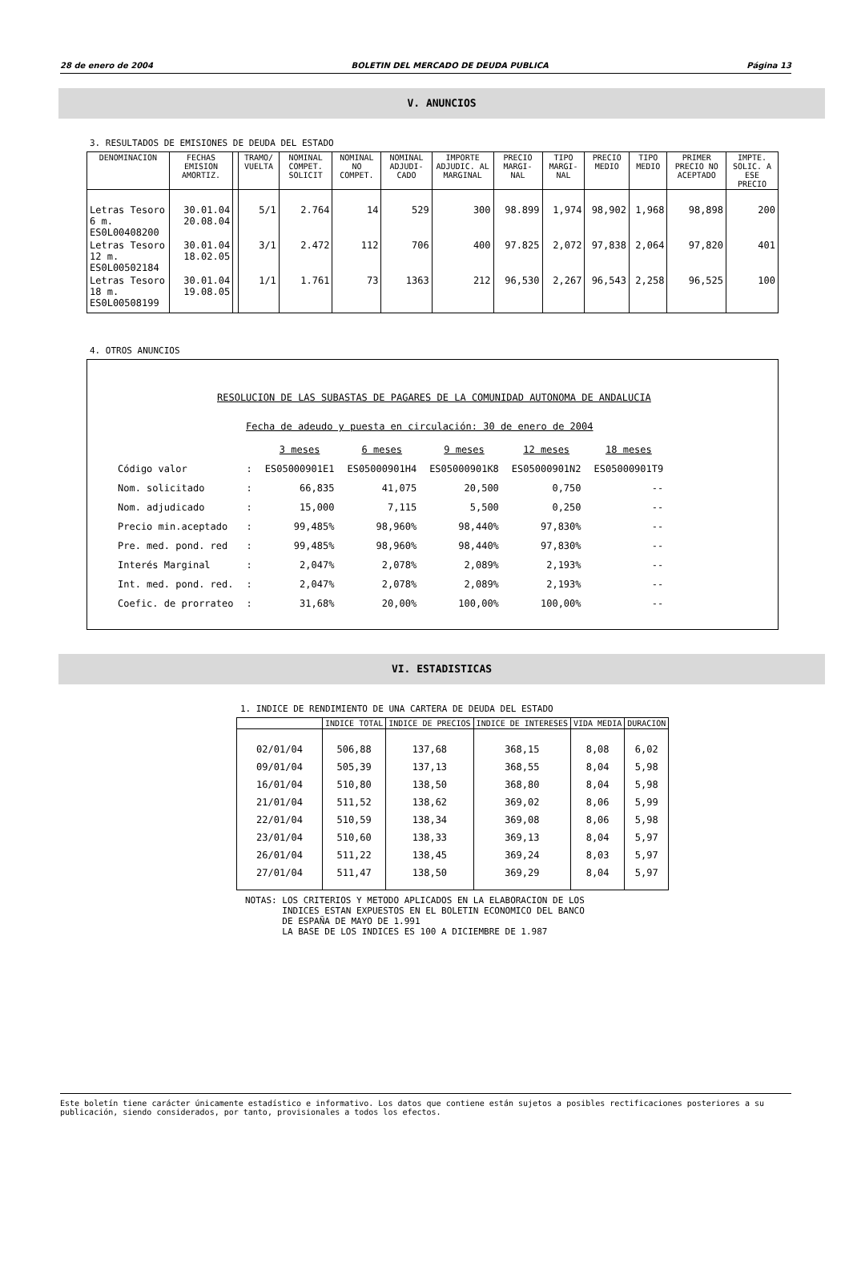28 de enero de 2004 BOLETIN DEL MERCADO DE DEUDA PUBLICA Página 13
V. ANUNCIOS
3. RESULTADOS DE EMISIONES DE DEUDA DEL ESTADO
| DENOMINACION | FECHAS EMISION AMORTIZ. | | TRAMO/ VUELTA | NOMINAL COMPET. SOLICIT | NOMINAL NO COMPET. | NOMINAL ADJUDI- CADO | IMPORTE ADJUDIC. AL MARGINAL | PRECIO MARGI- NAL | TIPO MARGI- NAL | PRECIO MEDIO | TIPO MEDIO | PRIMER PRECIO NO ACEPTADO | IMPTE. SOLIC. A ESE PRECIO |
| --- | --- | --- | --- | --- | --- | --- | --- | --- | --- | --- | --- | --- | --- |
| Letras Tesoro 6 m. ES0L00408200 | 30.01.04 20.08.04 | | 5/1 | 2.764 | 14 | 529 | 300 | 98.899 | 1,974 | 98,902 | 1,968 | 98,898 | 200 |
| Letras Tesoro 12 m. ES0L00502184 | 30.01.04 18.02.05 | | 3/1 | 2.472 | 112 | 706 | 400 | 97.825 | 2,072 | 97,838 | 2,064 | 97,820 | 401 |
| Letras Tesoro 18 m. ES0L00508199 | 30.01.04 19.08.05 | | 1/1 | 1.761 | 73 | 1363 | 212 | 96,530 | 2,267 | 96,543 | 2,258 | 96,525 | 100 |
4. OTROS ANUNCIOS
RESOLUCION DE LAS SUBASTAS DE PAGARES DE LA COMUNIDAD AUTONOMA DE ANDALUCIA
Fecha de adeudo y puesta en circulación: 30 de enero de 2004
| | | 3 meses | 6 meses | 9 meses | 12 meses | 18 meses |
| Código valor | : | ES05000901E1 | ES05000901H4 | ES05000901K8 | ES05000901N2 | ES05000901T9 |
| Nom. solicitado | : | 66,835 | 41,075 | 20,500 | 0,750 | -- |
| Nom. adjudicado | : | 15,000 | 7,115 | 5,500 | 0,250 | -- |
| Precio min.aceptado | : | 99,485% | 98,960% | 98,440% | 97,830% | -- |
| Pre. med. pond. red | : | 99,485% | 98,960% | 98,440% | 97,830% | -- |
| Interés Marginal | : | 2,047% | 2,078% | 2,089% | 2,193% | -- |
| Int. med. pond. red. | : | 2,047% | 2,078% | 2,089% | 2,193% | -- |
| Coefic. de prorrateo | : | 31,68% | 20,00% | 100,00% | 100,00% | -- |
VI. ESTADISTICAS
1. INDICE DE RENDIMIENTO DE UNA CARTERA DE DEUDA DEL ESTADO
| | INDICE TOTAL | INDICE DE PRECIOS | INDICE DE INTERESES | VIDA MEDIA | DURACION |
| --- | --- | --- | --- | --- | --- |
| 02/01/04 | 506,88 | 137,68 | 368,15 | 8,08 | 6,02 |
| 09/01/04 | 505,39 | 137,13 | 368,55 | 8,04 | 5,98 |
| 16/01/04 | 510,80 | 138,50 | 368,80 | 8,04 | 5,98 |
| 21/01/04 | 511,52 | 138,62 | 369,02 | 8,06 | 5,99 |
| 22/01/04 | 510,59 | 138,34 | 369,08 | 8,06 | 5,98 |
| 23/01/04 | 510,60 | 138,33 | 369,13 | 8,04 | 5,97 |
| 26/01/04 | 511,22 | 138,45 | 369,24 | 8,03 | 5,97 |
| 27/01/04 | 511,47 | 138,50 | 369,29 | 8,04 | 5,97 |
NOTAS: LOS CRITERIOS Y METODO APLICADOS EN LA ELABORACION DE LOS
INDICES ESTAN EXPUESTOS EN EL BOLETIN ECONOMICO DEL BANCO
DE ESPAÑA DE MAYO DE 1.991
LA BASE DE LOS INDICES ES 100 A DICIEMBRE DE 1.987
Este boletín tiene carácter únicamente estadístico e informativo. Los datos que contiene están sujetos a posibles rectificaciones posteriores a su publicación, siendo considerados, por tanto, provisionales a todos los efectos.